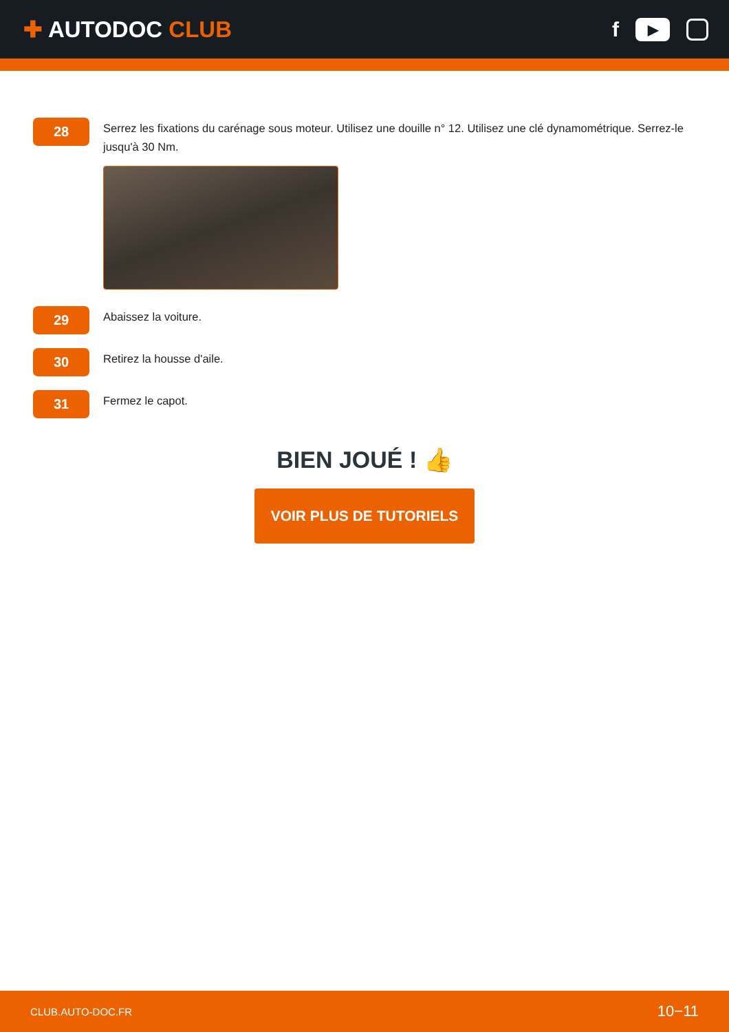✚ AUTODOC CLUB
f
▶
28
Serrez les fixations du carénage sous moteur. Utilisez une douille n° 12. Utilisez une clé dynamométrique. Serrez-le jusqu'à 30 Nm.
29
Abaissez la voiture.
30
Retirez la housse d'aile.
31
Fermez le capot.
BIEN JOUÉ ! 👍
VOIR PLUS DE TUTORIELS
CLUB.AUTO-DOC.FR 10−11